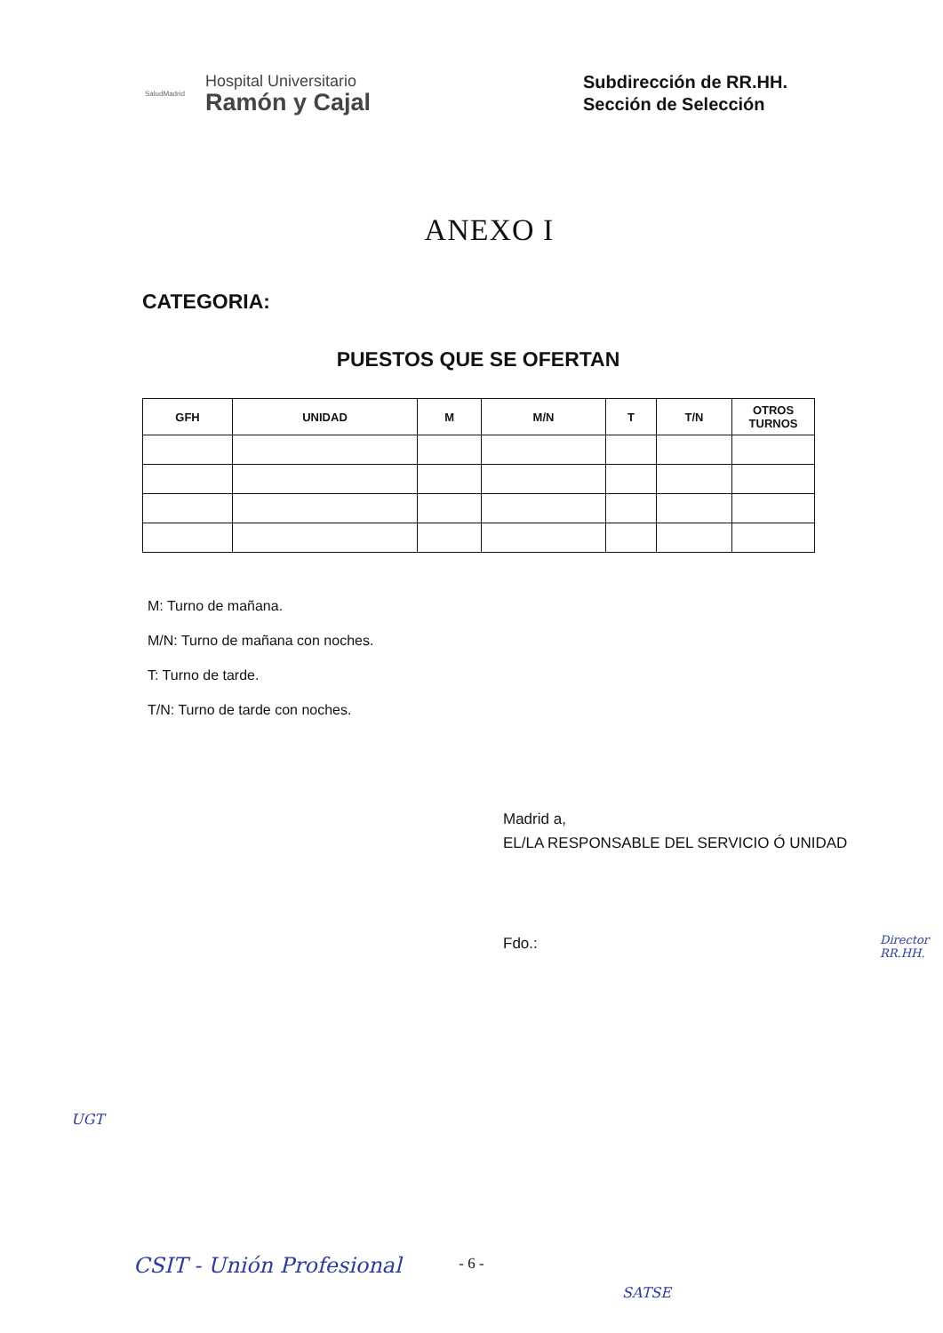SaludMadrid
Hospital Universitario
Ramón y Cajal
Subdirección de RR.HH.
Sección de Selección
ANEXO I
CATEGORIA:
PUESTOS QUE SE OFERTAN
| GFH | UNIDAD | M | M/N | T | T/N | OTROS TURNOS |
| --- | --- | --- | --- | --- | --- | --- |
M: Turno de mañana.
M/N: Turno de mañana con noches.
T: Turno de tarde.
T/N: Turno de tarde con noches.
Madrid a,
EL/LA RESPONSABLE DEL SERVICIO Ó UNIDAD
Fdo.:
- 6 - CSIT - Unión Profesional
SATSE
UGT
Director RR.HH.